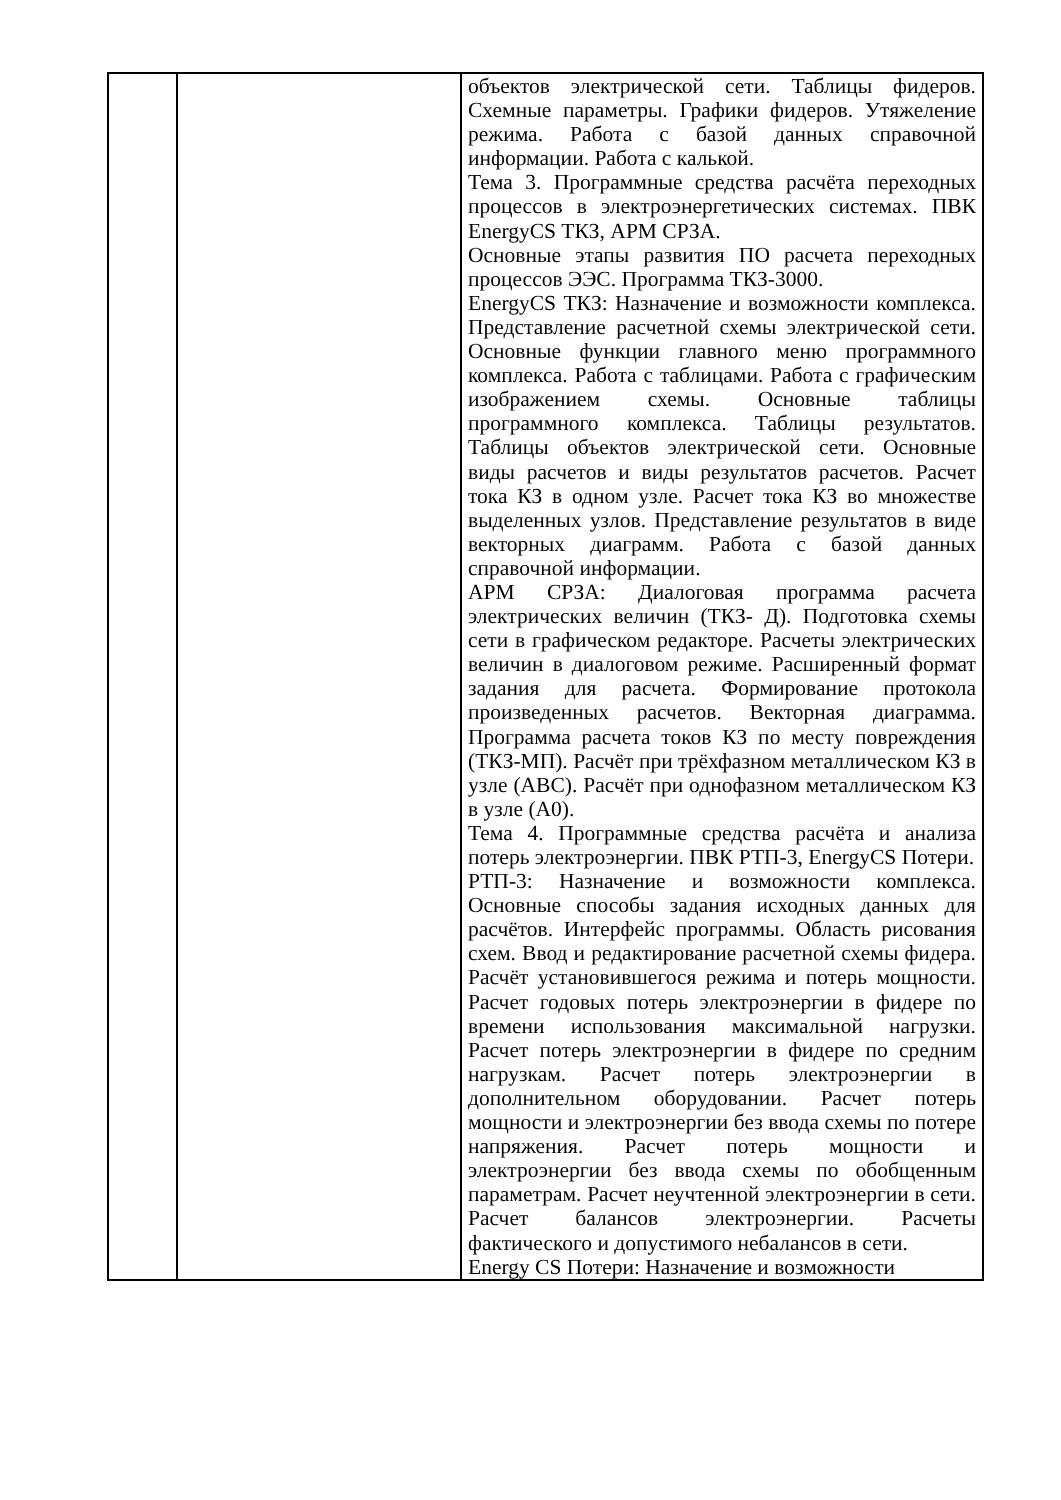| | | объектов электрической сети. Таблицы фидеров. Схемные параметры. Графики фидеров. Утяжеление режима. Работа с базой данных справочной информации. Работа с калькой. Тема 3. Программные средства расчёта переходных процессов в электроэнергетических системах. ПВК EnergyCS ТКЗ, АРМ СРЗА. Основные этапы развития ПО расчета переходных процессов ЭЭС. Программа ТКЗ-3000. EnergyCS ТКЗ: Назначение и возможности комплекса. Представление расчетной схемы электрической сети. Основные функции главного меню программного комплекса. Работа с таблицами. Работа с графическим изображением схемы. Основные таблицы программного комплекса. Таблицы результатов. Таблицы объектов электрической сети. Основные виды расчетов и виды результатов расчетов. Расчет тока КЗ в одном узле. Расчет тока КЗ во множестве выделенных узлов. Представление результатов в виде векторных диаграмм. Работа с базой данных справочной информации. АРМ СРЗА: Диалоговая программа расчета электрических величин (ТКЗ- Д). Подготовка схемы сети в графическом редакторе. Расчеты электрических величин в диалоговом режиме. Расширенный формат задания для расчета. Формирование протокола произведенных расчетов. Векторная диаграмма. Программа расчета токов КЗ по месту повреждения (ТКЗ-МП). Расчёт при трёхфазном металлическом КЗ в узле (АВС). Расчёт при однофазном металлическом КЗ в узле (А0). Тема 4. Программные средства расчёта и анализа потерь электроэнергии. ПВК РТП-3, EnergyCS Потери. РТП-3: Назначение и возможности комплекса. Основные способы задания исходных данных для расчётов. Интерфейс программы. Область рисования схем. Ввод и редактирование расчетной схемы фидера. Расчёт установившегося режима и потерь мощности. Расчет годовых потерь электроэнергии в фидере по времени использования максимальной нагрузки. Расчет потерь электроэнергии в фидере по средним нагрузкам. Расчет потерь электроэнергии в дополнительном оборудовании. Расчет потерь мощности и электроэнергии без ввода схемы по потере напряжения. Расчет потерь мощности и электроэнергии без ввода схемы по обобщенным параметрам. Расчет неучтенной электроэнергии в сети. Расчет балансов электроэнергии. Расчеты фактического и допустимого небалансов в сети. Energy CS Потери: Назначение и возможности |